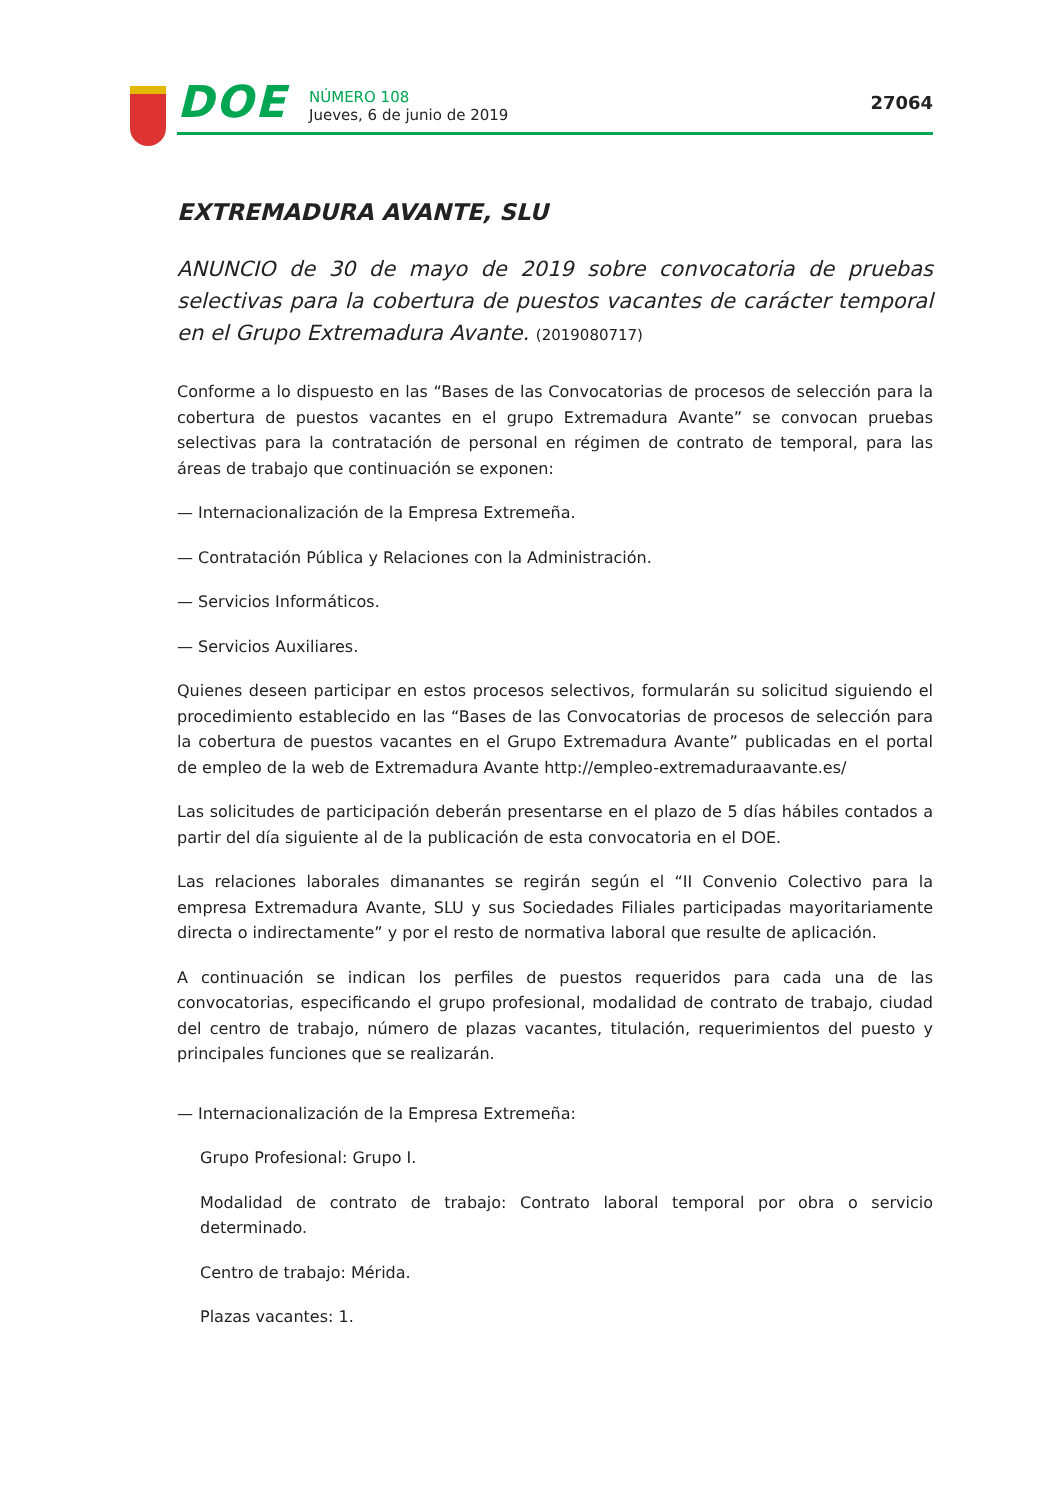DOE
NÚMERO 108
Jueves, 6 de junio de 2019
27064
EXTREMADURA AVANTE, SLU
ANUNCIO de 30 de mayo de 2019 sobre convocatoria de pruebas selectivas para la cobertura de puestos vacantes de carácter temporal en el Grupo Extremadura Avante. (2019080717)
Conforme a lo dispuesto en las “Bases de las Convocatorias de procesos de selección para la cobertura de puestos vacantes en el grupo Extremadura Avante” se convocan pruebas selectivas para la contratación de personal en régimen de contrato de temporal, para las áreas de trabajo que continuación se exponen:
— Internacionalización de la Empresa Extremeña.
— Contratación Pública y Relaciones con la Administración.
— Servicios Informáticos.
— Servicios Auxiliares.
Quienes deseen participar en estos procesos selectivos, formularán su solicitud siguiendo el procedimiento establecido en las “Bases de las Convocatorias de procesos de selección para la cobertura de puestos vacantes en el Grupo Extremadura Avante” publicadas en el portal de empleo de la web de Extremadura Avante http://empleo-extremaduraavante.es/
Las solicitudes de participación deberán presentarse en el plazo de 5 días hábiles contados a partir del día siguiente al de la publicación de esta convocatoria en el DOE.
Las relaciones laborales dimanantes se regirán según el “II Convenio Colectivo para la empresa Extremadura Avante, SLU y sus Sociedades Filiales participadas mayoritariamente directa o indirectamente” y por el resto de normativa laboral que resulte de aplicación.
A continuación se indican los perfiles de puestos requeridos para cada una de las convocatorias, especificando el grupo profesional, modalidad de contrato de trabajo, ciudad del centro de trabajo, número de plazas vacantes, titulación, requerimientos del puesto y principales funciones que se realizarán.
— Internacionalización de la Empresa Extremeña:
Grupo Profesional: Grupo I.
Modalidad de contrato de trabajo: Contrato laboral temporal por obra o servicio determinado.
Centro de trabajo: Mérida.
Plazas vacantes: 1.